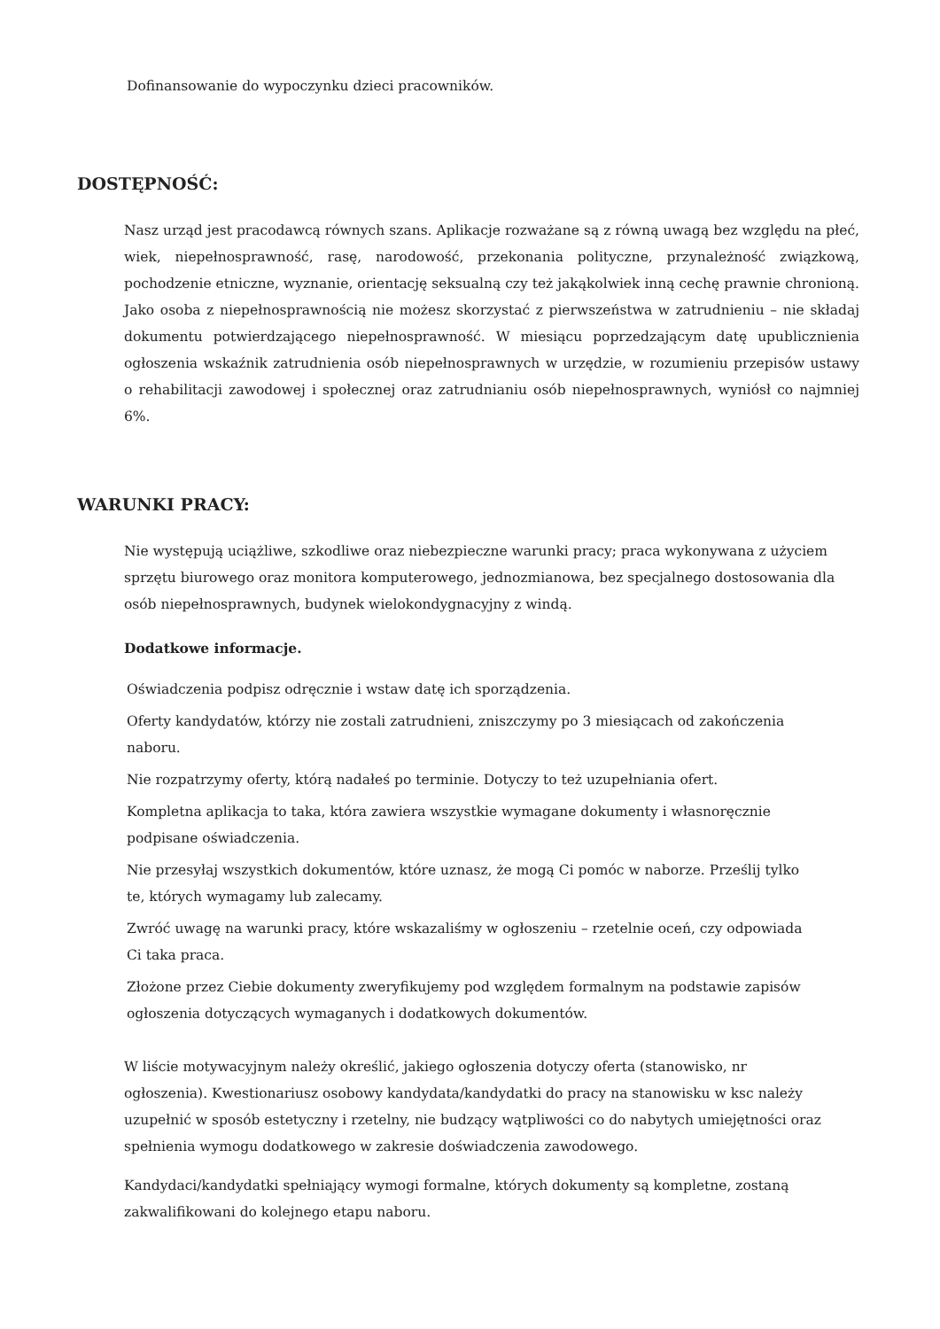Dofinansowanie do wypoczynku dzieci pracowników.
DOSTĘPNOŚĆ:
Nasz urząd jest pracodawcą równych szans. Aplikacje rozważane są z równą uwagą bez względu na płeć, wiek, niepełnosprawność, rasę, narodowość, przekonania polityczne, przynależność związkową, pochodzenie etniczne, wyznanie, orientację seksualną czy też jakąkolwiek inną cechę prawnie chronioną. Jako osoba z niepełnosprawnością nie możesz skorzystać z pierwszeństwa w zatrudnieniu – nie składaj dokumentu potwierdzającego niepełnosprawność. W miesiącu poprzedzającym datę upublicznienia ogłoszenia wskaźnik zatrudnienia osób niepełnosprawnych w urzędzie, w rozumieniu przepisów ustawy o rehabilitacji zawodowej i społecznej oraz zatrudnianiu osób niepełnosprawnych, wyniósł co najmniej 6%.
WARUNKI PRACY:
Nie występują uciążliwe, szkodliwe oraz niebezpieczne warunki pracy; praca wykonywana z użyciem sprzętu biurowego oraz monitora komputerowego, jednozmianowa, bez specjalnego dostosowania dla osób niepełnosprawnych, budynek wielokondygnacyjny z windą.
Dodatkowe informacje.
Oświadczenia podpisz odręcznie i wstaw datę ich sporządzenia.
Oferty kandydatów, którzy nie zostali zatrudnieni, zniszczymy po 3 miesiącach od zakończenia naboru.
Nie rozpatrzymy oferty, którą nadałeś po terminie. Dotyczy to też uzupełniania ofert.
Kompletna aplikacja to taka, która zawiera wszystkie wymagane dokumenty i własnoręcznie podpisane oświadczenia.
Nie przesyłaj wszystkich dokumentów, które uznasz, że mogą Ci pomóc w naborze. Prześlij tylko te, których wymagamy lub zalecamy.
Zwróć uwagę na warunki pracy, które wskazaliśmy w ogłoszeniu – rzetelnie oceń, czy odpowiada Ci taka praca.
Złożone przez Ciebie dokumenty zweryfikujemy pod względem formalnym na podstawie zapisów ogłoszenia dotyczących wymaganych i dodatkowych dokumentów.
W liście motywacyjnym należy określić, jakiego ogłoszenia dotyczy oferta (stanowisko, nr ogłoszenia). Kwestionariusz osobowy kandydata/kandydatki do pracy na stanowisku w ksc należy uzupełnić w sposób estetyczny i rzetelny, nie budzący wątpliwości co do nabytych umiejętności oraz spełnienia wymogu dodatkowego w zakresie doświadczenia zawodowego.
Kandydaci/kandydatki spełniający wymogi formalne, których dokumenty są kompletne, zostaną zakwalifikowani do kolejnego etapu naboru.